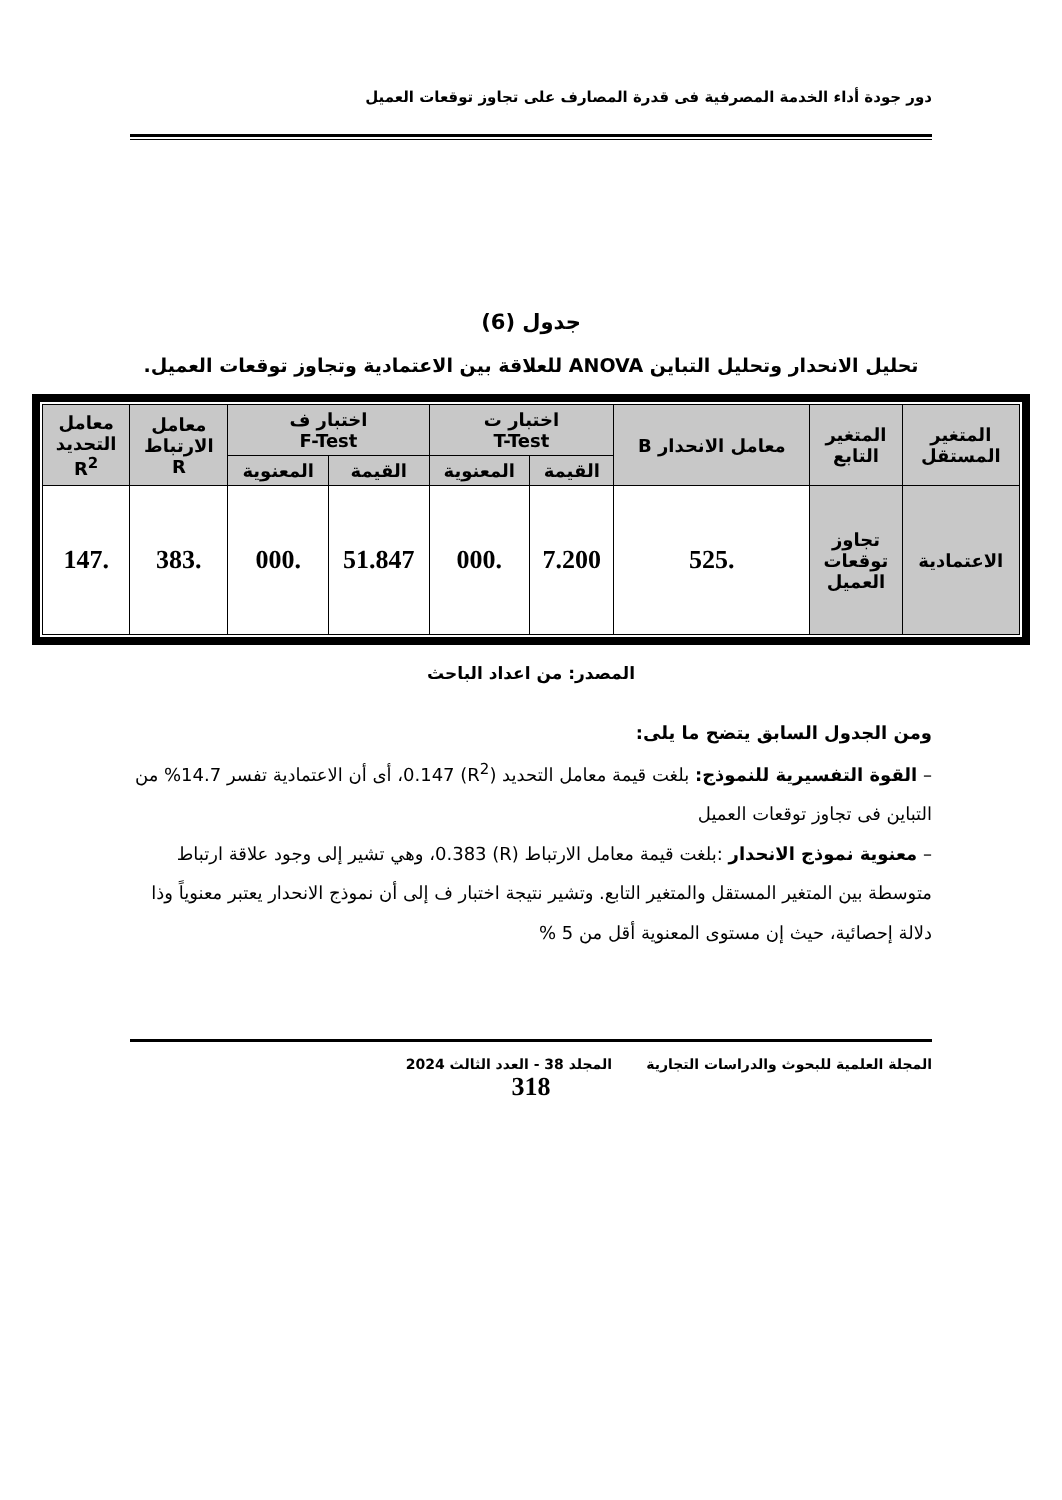دور جودة أداء الخدمة المصرفية فى قدرة المصارف على تجاوز توقعات العميل
جدول (6)
تحليل الانحدار وتحليل التباين ANOVA للعلاقة بين الاعتمادية وتجاوز توقعات العميل.
| المتغير المستقل | المتغير التابع | معامل الانحدار B | اختبار ت T-Test | | اختبار ف F-Test | | معامل الارتباط R | معامل التحديد R<sup>2</sup> |
| --- | --- | --- | --- | --- | --- | --- | --- | --- |
| | | | القيمة | المعنوية | القيمة | المعنوية | | |
| الاعتمادية | تجاوز توقعات العميل | .525 | 7.200 | .000 | 51.847 | .000 | .383 | .147 |
المصدر: من اعداد الباحث
ومن الجدول السابق يتضح ما يلى:
– القوة التفسيرية للنموذج: بلغت قيمة معامل التحديد (R<sup>2</sup>) 0.147، أى أن الاعتمادية تفسر 14.7% من التباين فى تجاوز توقعات العميل
– معنوية نموذج الانحدار :بلغت قيمة معامل الارتباط (R) 0.383، وهي تشير إلى وجود علاقة ارتباط متوسطة بين المتغير المستقل والمتغير التابع. وتشير نتيجة اختبار ف إلى أن نموذج الانحدار يعتبر معنوياً وذا دلالة إحصائية، حيث إن مستوى المعنوية أقل من 5 %
المجلة العلمية للبحوث والدراسات التجارية المجلد 38 - العدد الثالث 2024
318